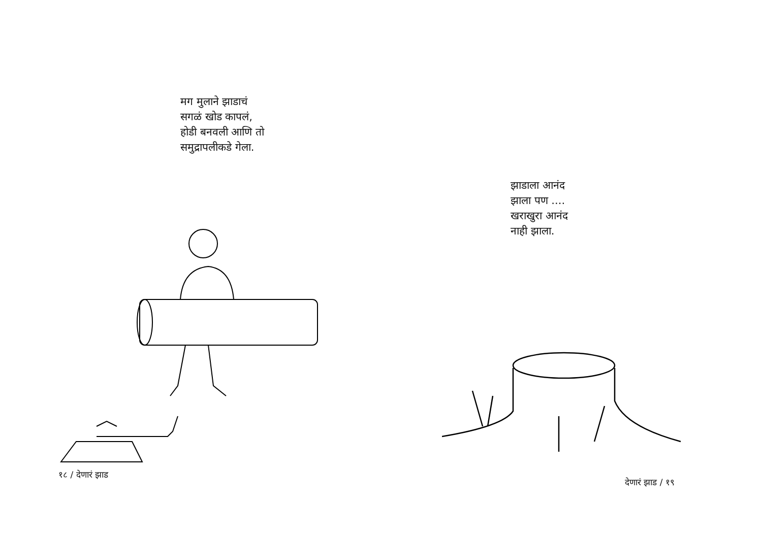मग मुलाने झाडाचं
सगळं खोड कापलं,
होडी बनवली आणि तो
समुद्रापलीकडे गेला.
१८ / देणारं झाड
झाडाला आनंद
झाला पण ....
खराखुरा आनंद
नाही झाला.
देणारं झाड / १९